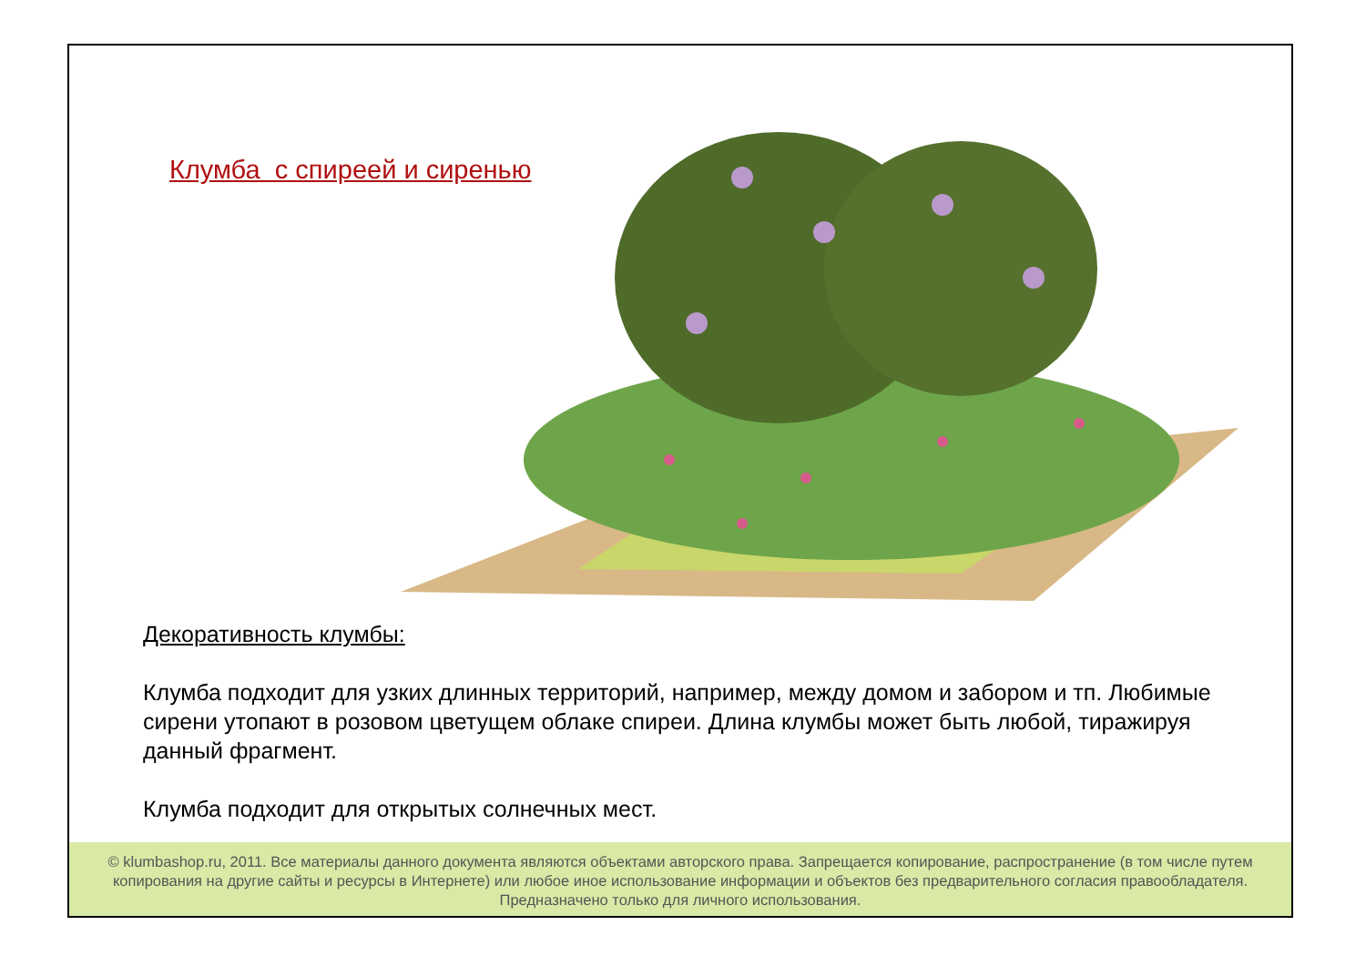Клумба с спиреей и сиренью
Декоративность клумбы:
Клумба подходит для узких длинных территорий, например, между домом и забором и тп. Любимые сирени утопают в розовом цветущем облаке спиреи. Длина клумбы может быть любой, тиражируя данный фрагмент.
Клумба подходит для открытых солнечных мест.
© klumbashop.ru, 2011. Все материалы данного документа являются объектами авторского права. Запрещается копирование, распространение (в том числе путем копирования на другие сайты и ресурсы в Интернете) или любое иное использование информации и объектов без предварительного согласия правообладателя. Предназначено только для личного использования.